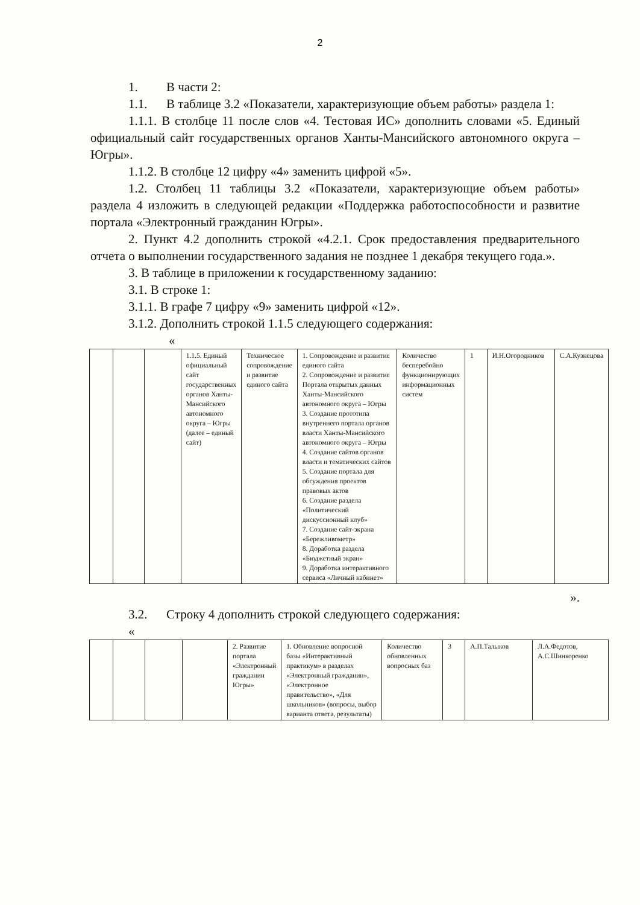2
1. В части 2:
1.1. В таблице 3.2 «Показатели, характеризующие объем работы» раздела 1:
1.1.1. В столбце 11 после слов «4. Тестовая ИС» дополнить словами «5. Единый официальный сайт государственных органов Ханты-Мансийского автономного округа – Югры».
1.1.2. В столбце 12 цифру «4» заменить цифрой «5».
1.2. Столбец 11 таблицы 3.2 «Показатели, характеризующие объем работы» раздела 4 изложить в следующей редакции «Поддержка работоспособности и развитие портала «Электронный гражданин Югры».
2. Пункт 4.2 дополнить строкой «4.2.1. Срок предоставления предварительного отчета о выполнении государственного задания не позднее 1 декабря текущего года.».
3. В таблице в приложении к государственному заданию:
3.1. В строке 1:
3.1.1. В графе 7 цифру «9» заменить цифрой «12».
3.1.2. Дополнить строкой 1.1.5 следующего содержания:
«
| | | | 1.1.5. Единый официальный сайт государственных органов Ханты-Мансийского автономного округа – Югры (далее – единый сайт) | Техническое сопровождение и развитие единого сайта | 1. Сопровождение и развитие единого сайта 2. Сопровождение и развитие Портала открытых данных Ханты-Мансийского автономного округа – Югры 3. Создание прототипа внутреннего портала органов власти Ханты-Мансийского автономного округа – Югры 4. Создание сайтов органов власти и тематических сайтов 5. Создание портала для обсуждения проектов правовых актов 6. Создание раздела «Политический дискуссионный клуб» 7. Создание сайт-экрана «Бережливометр» 8. Доработка раздела «Бюджетный экран» 9. Доработка интерактивного сервиса «Личный кабинет» | Количество бесперебойно функционирующих информационных систем | 1 | И.Н.Огородников | С.А.Кузнецова |
».
3.2. Строку 4 дополнить строкой следующего содержания:
«
| | | | | 2. Развитие портала «Электронный гражданин Югры» | 1. Обновление вопросной базы «Интерактивный практикум» в разделах «Электронный гражданин», «Электронное правительство», «Для школьников» (вопросы, выбор варианта ответа, результаты) | Количество обновленных вопросных баз | 3 | А.П.Талыков | Л.А.Федотов, А.С.Шинкоренко |